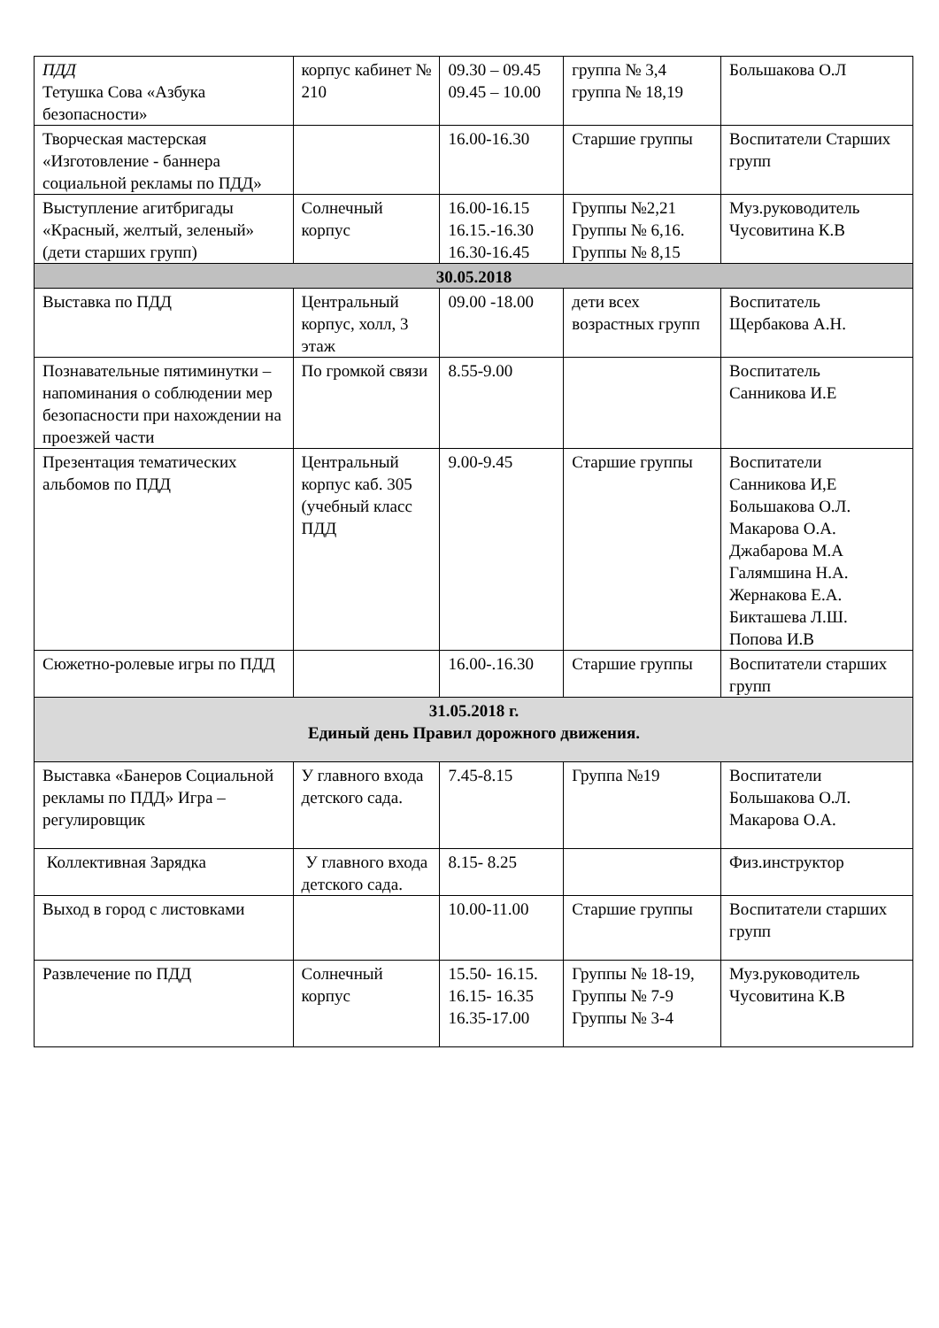| ПДД Тетушка Сова «Азбука безопасности» | корпус кабинет № 210 | 09.30 – 09.45 09.45 – 10.00 | группа № 3,4 группа № 18,19 | Большакова О.Л |
| Творческая мастерская «Изготовление - баннера социальной рекламы по ПДД» | | 16.00-16.30 | Старшие группы | Воспитатели Старших групп |
| Выступление агитбригады «Красный, желтый, зеленый» (дети старших групп) | Солнечный корпус | 16.00-16.15 16.15.-16.30 16.30-16.45 | Группы №2,21 Группы № 6,16. Группы № 8,15 | Муз.руководитель Чусовитина К.В |
| 30.05.2018 | | | | |
| Выставка по ПДД | Центральный корпус, холл, 3 этаж | 09.00 -18.00 | дети всех возрастных групп | Воспитатель Щербакова А.Н. |
| Познавательные пятиминутки – напоминания о соблюдении мер безопасности при нахождении на проезжей части | По громкой связи | 8.55-9.00 | | Воспитатель Санникова И.Е |
| Презентация тематических альбомов по ПДД | Центральный корпус каб. 305 (учебный класс ПДД | 9.00-9.45 | Старшие группы | Воспитатели Санникова И,Е Большакова О.Л. Макарова О.А. Джабарова М.А Галямшина Н.А. Жернакова Е.А. Бикташева Л.Ш. Попова И.В |
| Сюжетно-ролевые игры по ПДД | | 16.00-.16.30 | Старшие группы | Воспитатели старших групп |
| 31.05.2018 г. Единый день Правил дорожного движения. | | | | |
| Выставка «Банеров Социальной рекламы по ПДД» Игра –регулировщик | У главного входа детского сада. | 7.45-8.15 | Группа №19 | Воспитатели Большакова О.Л. Макарова О.А. |
| Коллективная Зарядка | У главного входа детского сада. | 8.15- 8.25 | | Физ.инструктор |
| Выход в город с листовками | | 10.00-11.00 | Старшие группы | Воспитатели старших групп |
| Развлечение по ПДД | Солнечный корпус | 15.50- 16.15. 16.15- 16.35 16.35-17.00 | Группы № 18-19, Группы № 7-9 Группы № 3-4 | Муз.руководитель Чусовитина К.В |